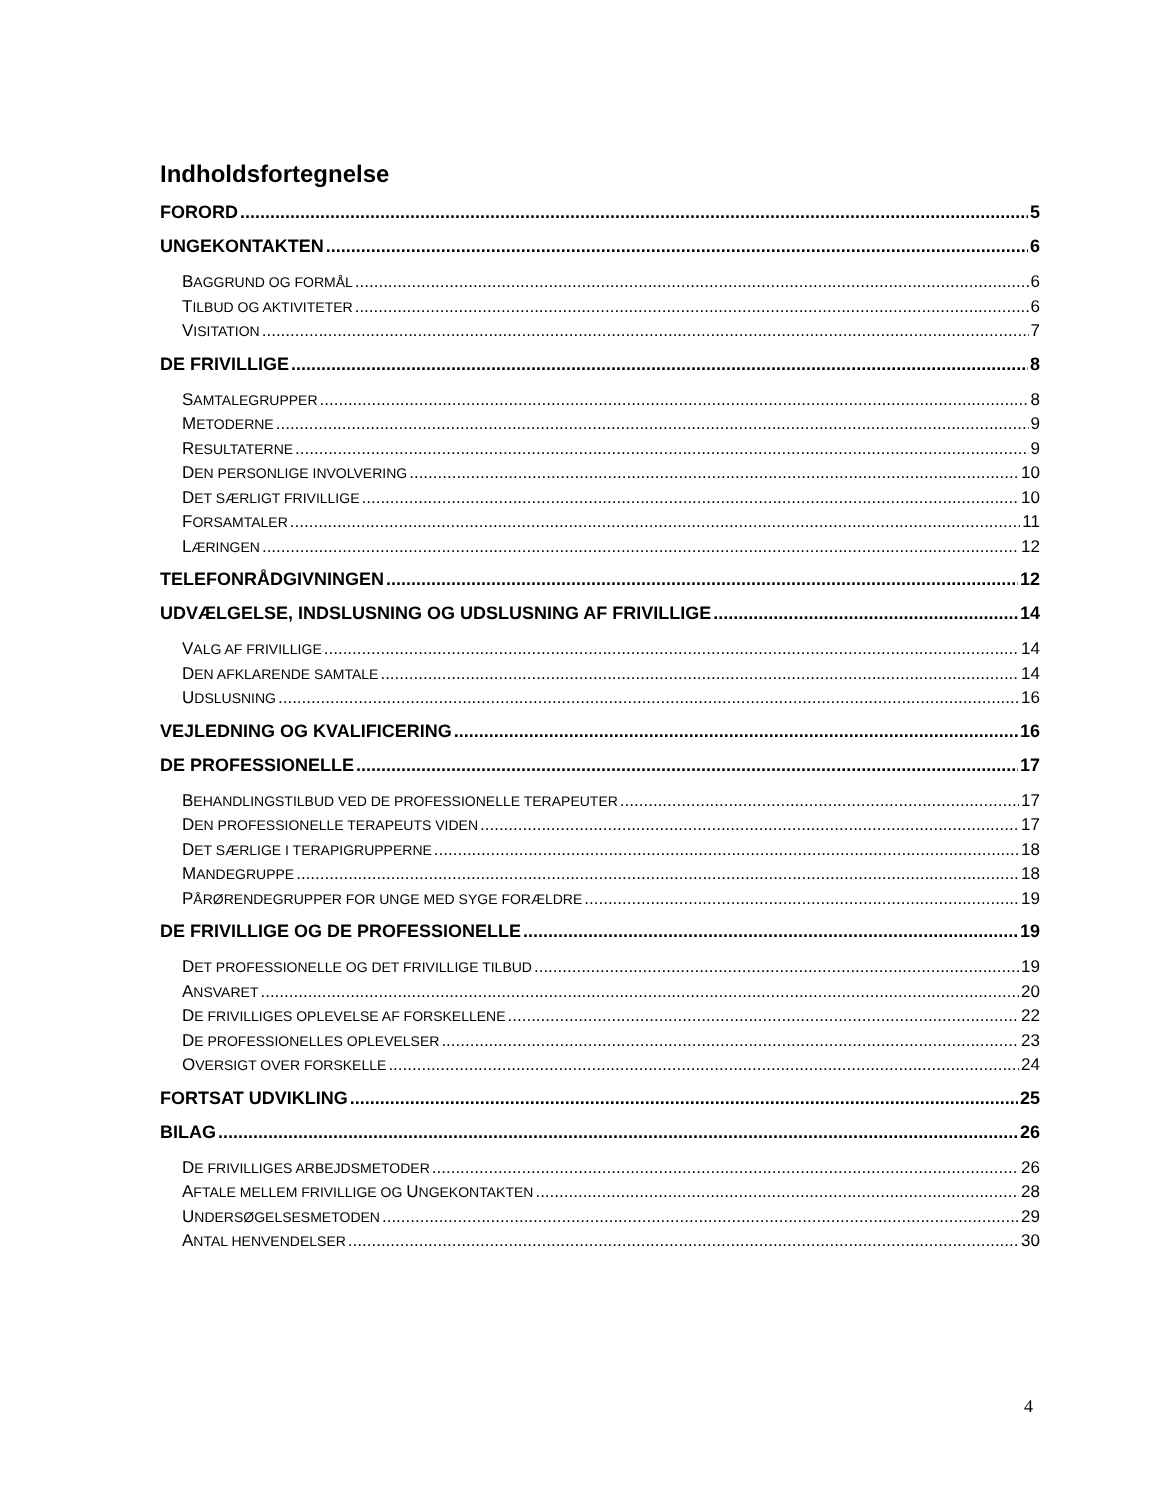Indholdsfortegnelse
FORORD 5
UNGEKONTAKTEN 6
BAGGRUND OG FORMÅL 6
TILBUD OG AKTIVITETER 6
VISITATION 7
DE FRIVILLIGE 8
SAMTALEGRUPPER 8
METODERNE 9
RESULTATERNE 9
DEN PERSONLIGE INVOLVERING 10
DET SÆRLIGT FRIVILLIGE 10
FORSAMTALER 11
LÆRINGEN 12
TELEFONRÅDGIVNINGEN 12
UDVÆLGELSE, INDSLUSNING OG UDSLUSNING AF FRIVILLIGE 14
VALG AF FRIVILLIGE 14
DEN AFKLARENDE SAMTALE 14
UDSLUSNING 16
VEJLEDNING OG KVALIFICERING 16
DE PROFESSIONELLE 17
BEHANDLINGSTILBUD VED DE PROFESSIONELLE TERAPEUTER 17
DEN PROFESSIONELLE TERAPEUTS VIDEN 17
DET SÆRLIGE I TERAPIGRUPPERNE 18
MANDEGRUPPE 18
PÅRØRENDEGRUPPER FOR UNGE MED SYGE FORÆLDRE 19
DE FRIVILLIGE OG DE PROFESSIONELLE 19
DET PROFESSIONELLE OG DET FRIVILLIGE TILBUD 19
ANSVARET 20
DE FRIVILLIGES OPLEVELSE AF FORSKELLENE 22
DE PROFESSIONELLES OPLEVELSER 23
OVERSIGT OVER FORSKELLE 24
FORTSAT UDVIKLING 25
BILAG 26
DE FRIVILLIGES ARBEJDSMETODER 26
AFTALE MELLEM FRIVILLIGE OG UNGEKONTAKTEN 28
UNDERSØGELSESMETODEN 29
ANTAL HENVENDELSER 30
4